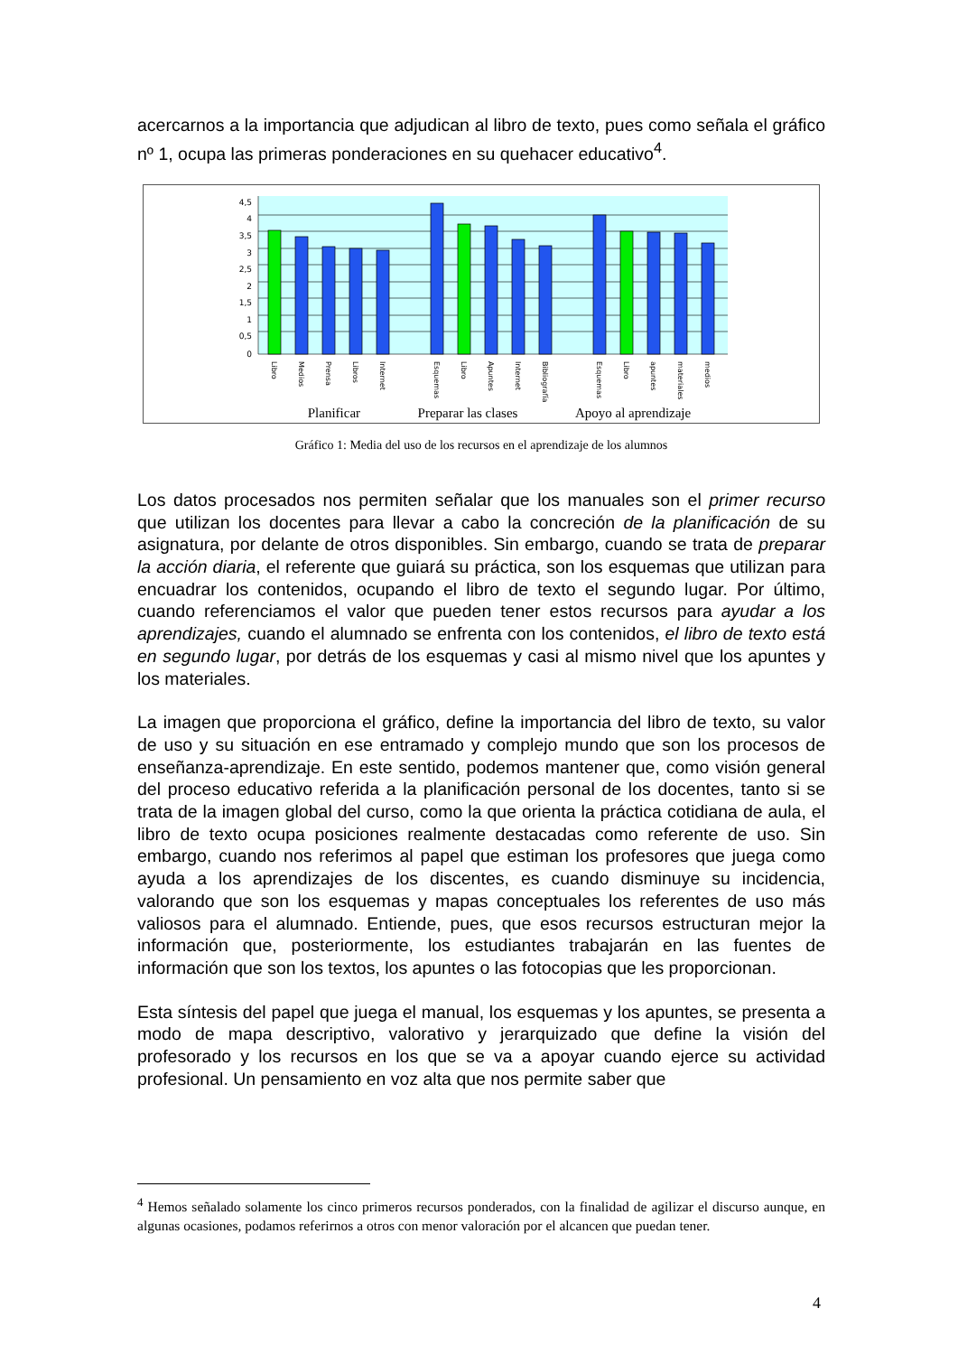acercarnos a la importancia que adjudican al libro de texto, pues como señala el gráfico nº 1, ocupa las primeras ponderaciones en su quehacer educativo<sup>4</sup>.
4,5
4
3,5
3
2,5
2
1,5
1
0,5
0
Libro
Medios
Prensa
Libros
Internet
Esquemas
Libro
Apuntes
Internet
Bibliografía
Esquemas
Libro
apuntes
materiales
medios
Planificar Preparar las clases Apoyo al aprendizaje
Gráfico 1: Media del uso de los recursos en el aprendizaje de los alumnos
Los datos procesados nos permiten señalar que los manuales son el primer recurso que utilizan los docentes para llevar a cabo la concreción de la planificación de su asignatura, por delante de otros disponibles. Sin embargo, cuando se trata de preparar la acción diaria, el referente que guiará su práctica, son los esquemas que utilizan para encuadrar los contenidos, ocupando el libro de texto el segundo lugar. Por último, cuando referenciamos el valor que pueden tener estos recursos para ayudar a los aprendizajes, cuando el alumnado se enfrenta con los contenidos, el libro de texto está en segundo lugar, por detrás de los esquemas y casi al mismo nivel que los apuntes y los materiales.
La imagen que proporciona el gráfico, define la importancia del libro de texto, su valor de uso y su situación en ese entramado y complejo mundo que son los procesos de enseñanza-aprendizaje. En este sentido, podemos mantener que, como visión general del proceso educativo referida a la planificación personal de los docentes, tanto si se trata de la imagen global del curso, como la que orienta la práctica cotidiana de aula, el libro de texto ocupa posiciones realmente destacadas como referente de uso. Sin embargo, cuando nos referimos al papel que estiman los profesores que juega como ayuda a los aprendizajes de los discentes, es cuando disminuye su incidencia, valorando que son los esquemas y mapas conceptuales los referentes de uso más valiosos para el alumnado. Entiende, pues, que esos recursos estructuran mejor la información que, posteriormente, los estudiantes trabajarán en las fuentes de información que son los textos, los apuntes o las fotocopias que les proporcionan.
Esta síntesis del papel que juega el manual, los esquemas y los apuntes, se presenta a modo de mapa descriptivo, valorativo y jerarquizado que define la visión del profesorado y los recursos en los que se va a apoyar cuando ejerce su actividad profesional. Un pensamiento en voz alta que nos permite saber que
<sup>4</sup> Hemos señalado solamente los cinco primeros recursos ponderados, con la finalidad de agilizar el discurso aunque, en algunas ocasiones, podamos referirnos a otros con menor valoración por el alcancen que puedan tener.
4